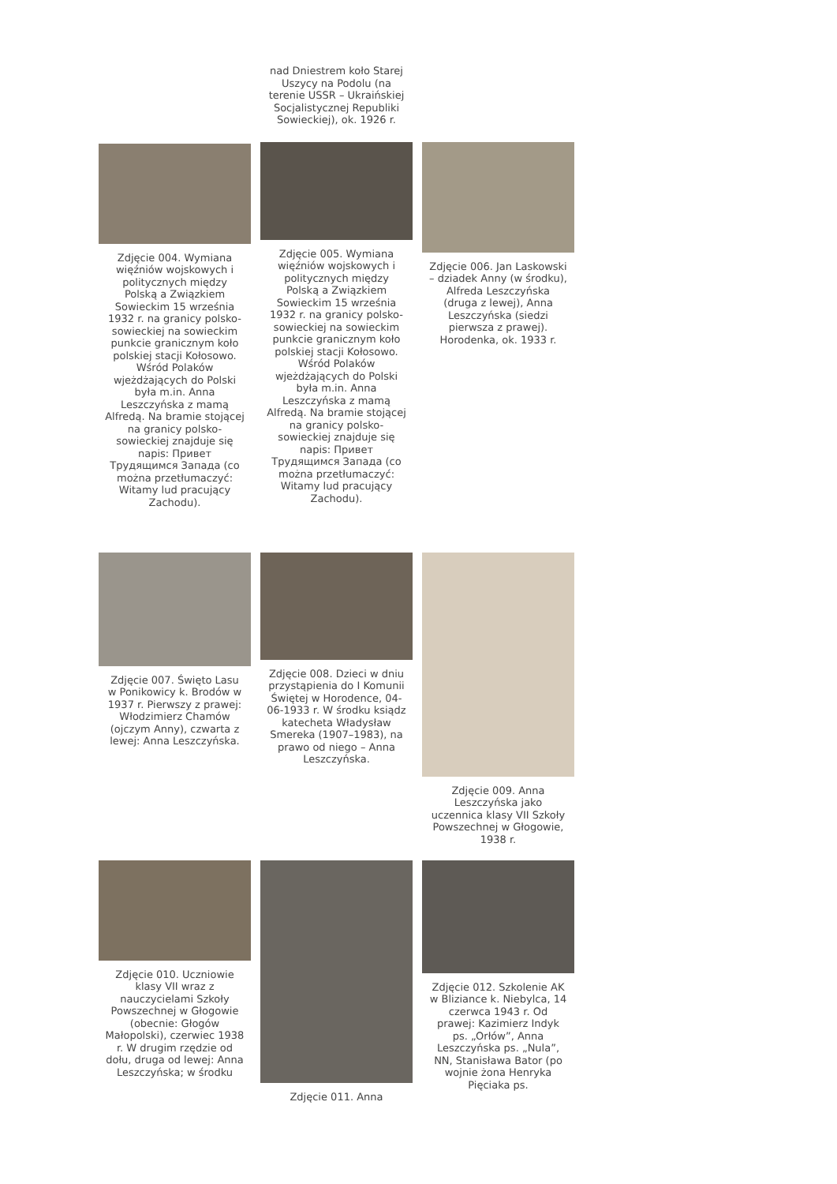nad Dniestrem koło Starej Uszycy na Podolu (na terenie USSR – Ukraińskiej Socjalistycznej Republiki Sowieckiej), ok. 1926 r.
Zdjęcie 004. Wymiana więźniów wojskowych i politycznych między Polską a Związkiem Sowieckim 15 września 1932 r. na granicy polsko-sowieckiej na sowieckim punkcie granicznym koło polskiej stacji Kołosowo. Wśród Polaków wjeżdżających do Polski była m.in. Anna Leszczyńska z mamą Alfredą. Na bramie stojącej na granicy polsko-sowieckiej znajduje się napis: Привет Трудящимся Запада (co można przetłumaczyć: Witamy lud pracujący Zachodu).
Zdjęcie 005. Wymiana więźniów wojskowych i politycznych między Polską a Związkiem Sowieckim 15 września 1932 r. na granicy polsko-sowieckiej na sowieckim punkcie granicznym koło polskiej stacji Kołosowo. Wśród Polaków wjeżdżających do Polski była m.in. Anna Leszczyńska z mamą Alfredą. Na bramie stojącej na granicy polsko-sowieckiej znajduje się napis: Привет Трудящимся Запада (co można przetłumaczyć: Witamy lud pracujący Zachodu).
Zdjęcie 006. Jan Laskowski – dziadek Anny (w środku), Alfreda Leszczyńska (druga z lewej), Anna Leszczyńska (siedzi pierwsza z prawej). Horodenka, ok. 1933 r.
Zdjęcie 007. Święto Lasu w Ponikowicy k. Brodów w 1937 r. Pierwszy z prawej: Włodzimierz Chamów (ojczym Anny), czwarta z lewej: Anna Leszczyńska.
Zdjęcie 008. Dzieci w dniu przystąpienia do I Komunii Świętej w Horodence, 04-06-1933 r. W środku ksiądz katecheta Władysław Smereka (1907–1983), na prawo od niego – Anna Leszczyńska.
Zdjęcie 009. Anna Leszczyńska jako uczennica klasy VII Szkoły Powszechnej w Głogowie, 1938 r.
Zdjęcie 010. Uczniowie klasy VII wraz z nauczycielami Szkoły Powszechnej w Głogowie (obecnie: Głogów Małopolski), czerwiec 1938 r. W drugim rzędzie od dołu, druga od lewej: Anna Leszczyńska; w środku
Zdjęcie 011. Anna Zdjęcie 012. Szkolenie AK w Bliziance k. Niebylca, 14 czerwca 1943 r. Od prawej: Kazimierz Indyk ps. „Orłów”, Anna Leszczyńska ps. „Nula”, NN, Stanisława Bator (po wojnie żona Henryka Pięciaka ps.